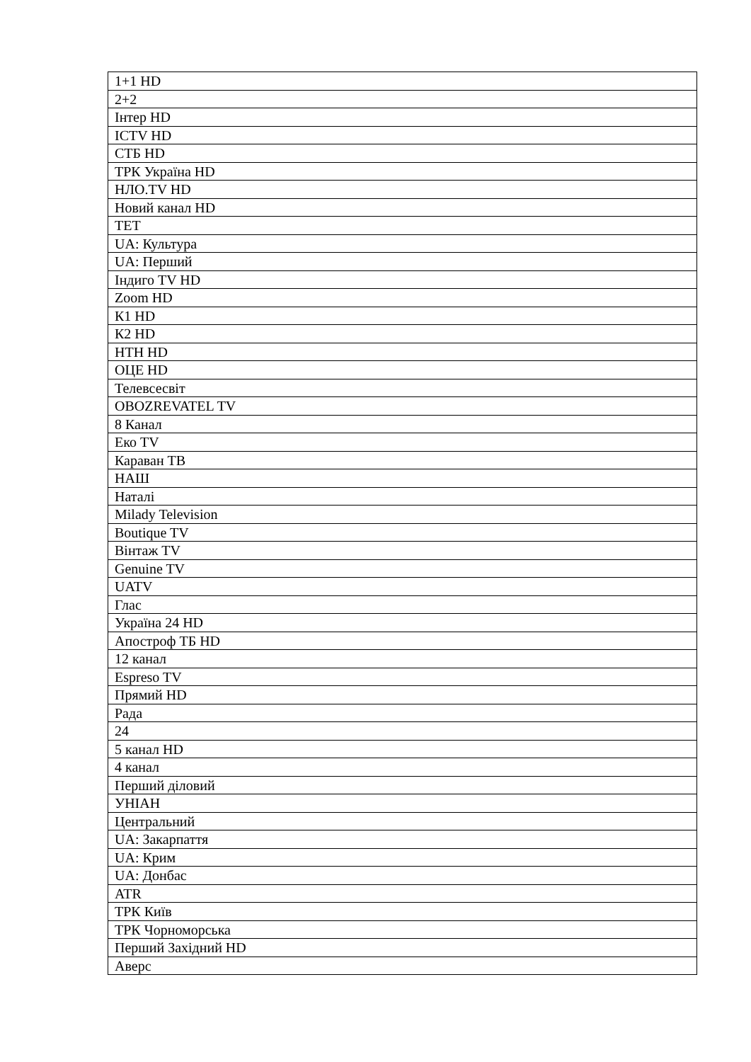| 1+1 HD |
| 2+2 |
| Інтер HD |
| ICTV HD |
| СТБ HD |
| ТРК Україна HD |
| НЛО.TV HD |
| Новий канал HD |
| ТЕТ |
| UA: Культура |
| UA: Перший |
| Індиго TV HD |
| Zoom HD |
| К1 HD |
| К2 HD |
| НТН HD |
| ОЦЕ HD |
| Телевсесвіт |
| OBOZREVATEL TV |
| 8 Канал |
| Еко TV |
| Караван ТВ |
| НАШ |
| Наталі |
| Milady Television |
| Boutique TV |
| Вінтаж TV |
| Genuine TV |
| UATV |
| Глас |
| Україна 24 HD |
| Апостроф ТБ HD |
| 12 канал |
| Espreso TV |
| Прямий HD |
| Рада |
| 24 |
| 5 канал HD |
| 4 канал |
| Перший діловий |
| УНІАН |
| Центральний |
| UA: Закарпаття |
| UA: Крим |
| UA: Донбас |
| ATR |
| ТРК Київ |
| ТРК Чорноморська |
| Перший Західний HD |
| Аверс |